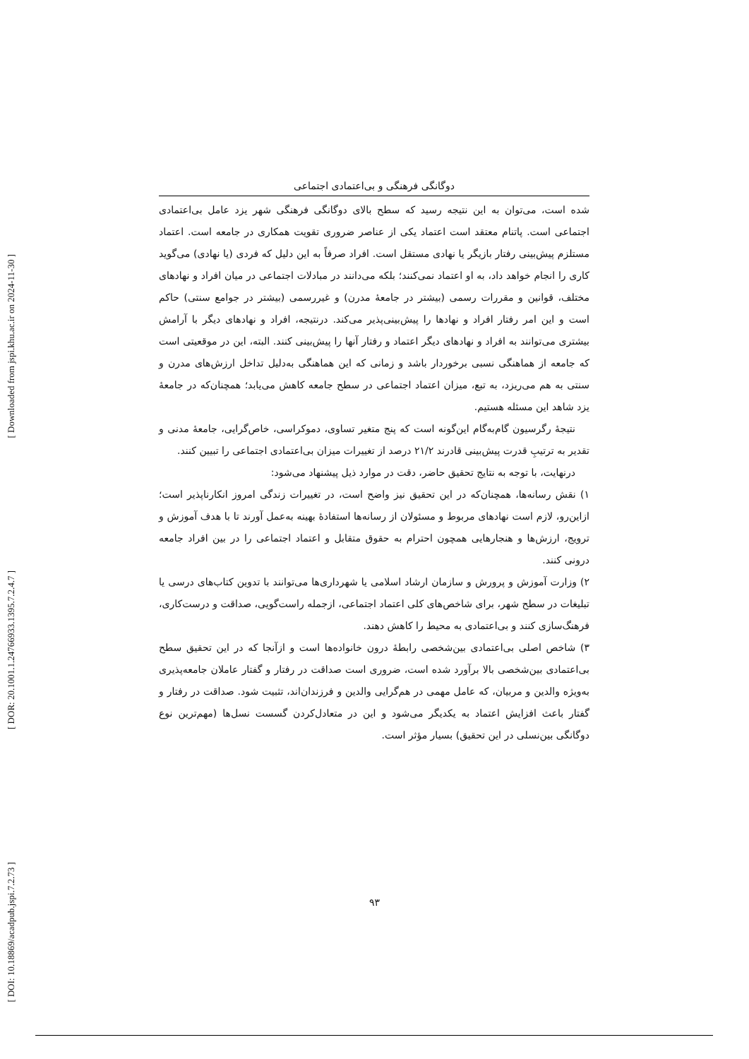[ Downloaded from jspi.khu.ac.ir on 2024-11-30 ]
[ DOR: 20.1001.1.24766933.1395.7.2.4.7 ]
[ DOI: 10.18869/acadpub.jspi.7.2.73 ]
دوگانگی فرهنگی و بی‌اعتمادی اجتماعی
شده است، می‌توان به این نتیجه رسید که سطح بالای دوگانگی فرهنگی شهر یزد عامل بی‌اعتمادی اجتماعی است. پاتنام معتقد است اعتماد یکی از عناصر ضروری تقویت همکاری در جامعه است. اعتماد مستلزم پیش‌بینی رفتار بازیگر یا نهادی مستقل است. افراد صرفاً به این دلیل که فردی (یا نهادی) می‌گوید کاری را انجام خواهد داد، به او اعتماد نمی‌کنند؛ بلکه می‌دانند در مبادلات اجتماعی در میان افراد و نهادهای مختلف، قوانین و مقررات رسمی (بیشتر در جامعهٔ مدرن) و غیررسمی (بیشتر در جوامع سنتی) حاکم است و این امر رفتار افراد و نهادها را پیش‌بینی‌پذیر می‌کند. درنتیجه، افراد و نهادهای دیگر با آرامش بیشتری می‌توانند به افراد و نهادهای دیگر اعتماد و رفتار آنها را پیش‌بینی کنند. البته، این در موقعیتی است که جامعه از هماهنگی نسبی برخوردار باشد و زمانی که این هماهنگی به‌دلیل تداخل ارزش‌های مدرن و سنتی به هم می‌ریزد، به تبع، میزان اعتماد اجتماعی در سطح جامعه کاهش می‌یابد؛ همچنان‌که در جامعهٔ یزد شاهد این مسئله هستیم.
نتیجهٔ رگرسیون گام‌به‌گام این‌گونه است که پنج متغیر تساوی، دموکراسی، خاص‌گرایی، جامعهٔ مدنی و تقدیر به ترتیبِ قدرت پیش‌بینی قادرند ۲۱/۲ درصد از تغییرات میزان بی‌اعتمادی اجتماعی را تبیین کنند.
درنهایت، با توجه به نتایج تحقیق حاضر، دقت در موارد ذیل پیشنهاد می‌شود:
۱) نقش رسانه‌ها، همچنان‌که در این تحقیق نیز واضح است، در تغییرات زندگی امروز انکارناپذیر است؛ ازاین‌رو، لازم است نهادهای مربوط و مسئولان از رسانه‌ها استفادهٔ بهینه به‌عمل آورند تا با هدف آموزش و ترویج، ارزش‌ها و هنجارهایی همچون احترام به حقوق متقابل و اعتماد اجتماعی را در بین افراد جامعه درونی کنند.
۲) وزارت آموزش و پرورش و سازمان ارشاد اسلامی یا شهرداری‌ها می‌توانند با تدوین کتاب‌های درسی یا تبلیغات در سطح شهر، برای شاخص‌های کلی اعتماد اجتماعی، ازجمله راست‌گویی، صداقت و درست‌کاری، فرهنگ‌سازی کنند و بی‌اعتمادی به محیط را کاهش دهند.
۳) شاخص اصلی بی‌اعتمادی بین‌شخصی رابطهٔ درون خانواده‌ها است و ازآنجا که در این تحقیق سطح بی‌اعتمادی بین‌شخصی بالا برآورد شده است، ضروری است صداقت در رفتار و گفتار عاملان جامعه‌پذیری به‌ویژه والدین و مربیان، که عامل مهمی در هم‌گرایی والدین و فرزندان‌اند، تثبیت شود. صداقت در رفتار و گفتار باعث افزایش اعتماد به یکدیگر می‌شود و این در متعادل‌کردن گسست نسل‌ها (مهم‌ترین نوع دوگانگی بین‌نسلی در این تحقیق) بسیار مؤثر است.
۹۳